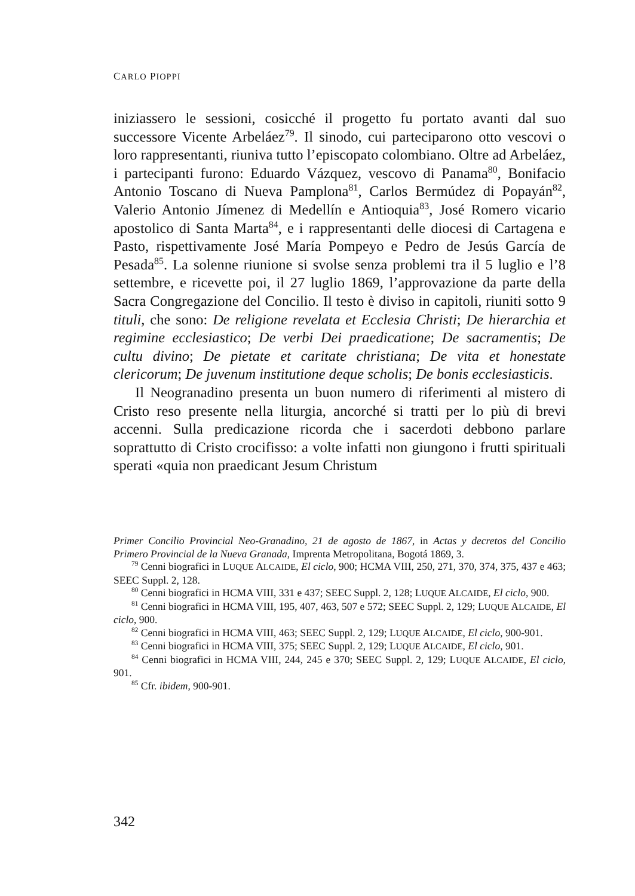CARLO PIOPPI
iniziassero le sessioni, cosicché il progetto fu portato avanti dal suo successore Vicente Arbeláez<sup>79</sup>. Il sinodo, cui parteciparono otto vescovi o loro rappresentanti, riuniva tutto l’episcopato colombiano. Oltre ad Arbeláez, i partecipanti furono: Eduardo Vázquez, vescovo di Panama<sup>80</sup>, Bonifacio Antonio Toscano di Nueva Pamplona<sup>81</sup>, Carlos Bermúdez di Popayán<sup>82</sup>, Valerio Antonio Jímenez di Medellín e Antioquia<sup>83</sup>, José Romero vicario apostolico di Santa Marta<sup>84</sup>, e i rappresentanti delle diocesi di Cartagena e Pasto, rispettivamente José María Pompeyo e Pedro de Jesús García de Pesada<sup>85</sup>. La solenne riunione si svolse senza problemi tra il 5 luglio e l’8 settembre, e ricevette poi, il 27 luglio 1869, l’approvazione da parte della Sacra Congregazione del Concilio. Il testo è diviso in capitoli, riuniti sotto 9 tituli, che sono: De religione revelata et Ecclesia Christi; De hierarchia et regimine ecclesiastico; De verbi Dei praedicatione; De sacramentis; De cultu divino; De pietate et caritate christiana; De vita et honestate clericorum; De juvenum institutione deque scholis; De bonis ecclesiasticis.
Il Neogranadino presenta un buon numero di riferimenti al mistero di Cristo reso presente nella liturgia, ancorché si tratti per lo più di brevi accenni. Sulla predicazione ricorda che i sacerdoti debbono parlare soprattutto di Cristo crocifisso: a volte infatti non giungono i frutti spirituali sperati «quia non praedicant Jesum Christum
Primer Concilio Provincial Neo-Granadino, 21 de agosto de 1867, in Actas y decretos del Concilio Primero Provincial de la Nueva Granada, Imprenta Metropolitana, Bogotá 1869, 3.
<sup>79</sup> Cenni biografici in LUQUE ALCAIDE, El ciclo, 900; HCMA VIII, 250, 271, 370, 374, 375, 437 e 463; SEEC Suppl. 2, 128.
<sup>80</sup> Cenni biografici in HCMA VIII, 331 e 437; SEEC Suppl. 2, 128; LUQUE ALCAIDE, El ciclo, 900.
<sup>81</sup> Cenni biografici in HCMA VIII, 195, 407, 463, 507 e 572; SEEC Suppl. 2, 129; LUQUE ALCAIDE, El ciclo, 900.
<sup>82</sup> Cenni biografici in HCMA VIII, 463; SEEC Suppl. 2, 129; LUQUE ALCAIDE, El ciclo, 900-901.
<sup>83</sup> Cenni biografici in HCMA VIII, 375; SEEC Suppl. 2, 129; LUQUE ALCAIDE, El ciclo, 901.
<sup>84</sup> Cenni biografici in HCMA VIII, 244, 245 e 370; SEEC Suppl. 2, 129; LUQUE ALCAIDE, El ciclo, 901.
<sup>85</sup> Cfr. ibidem, 900-901.
342